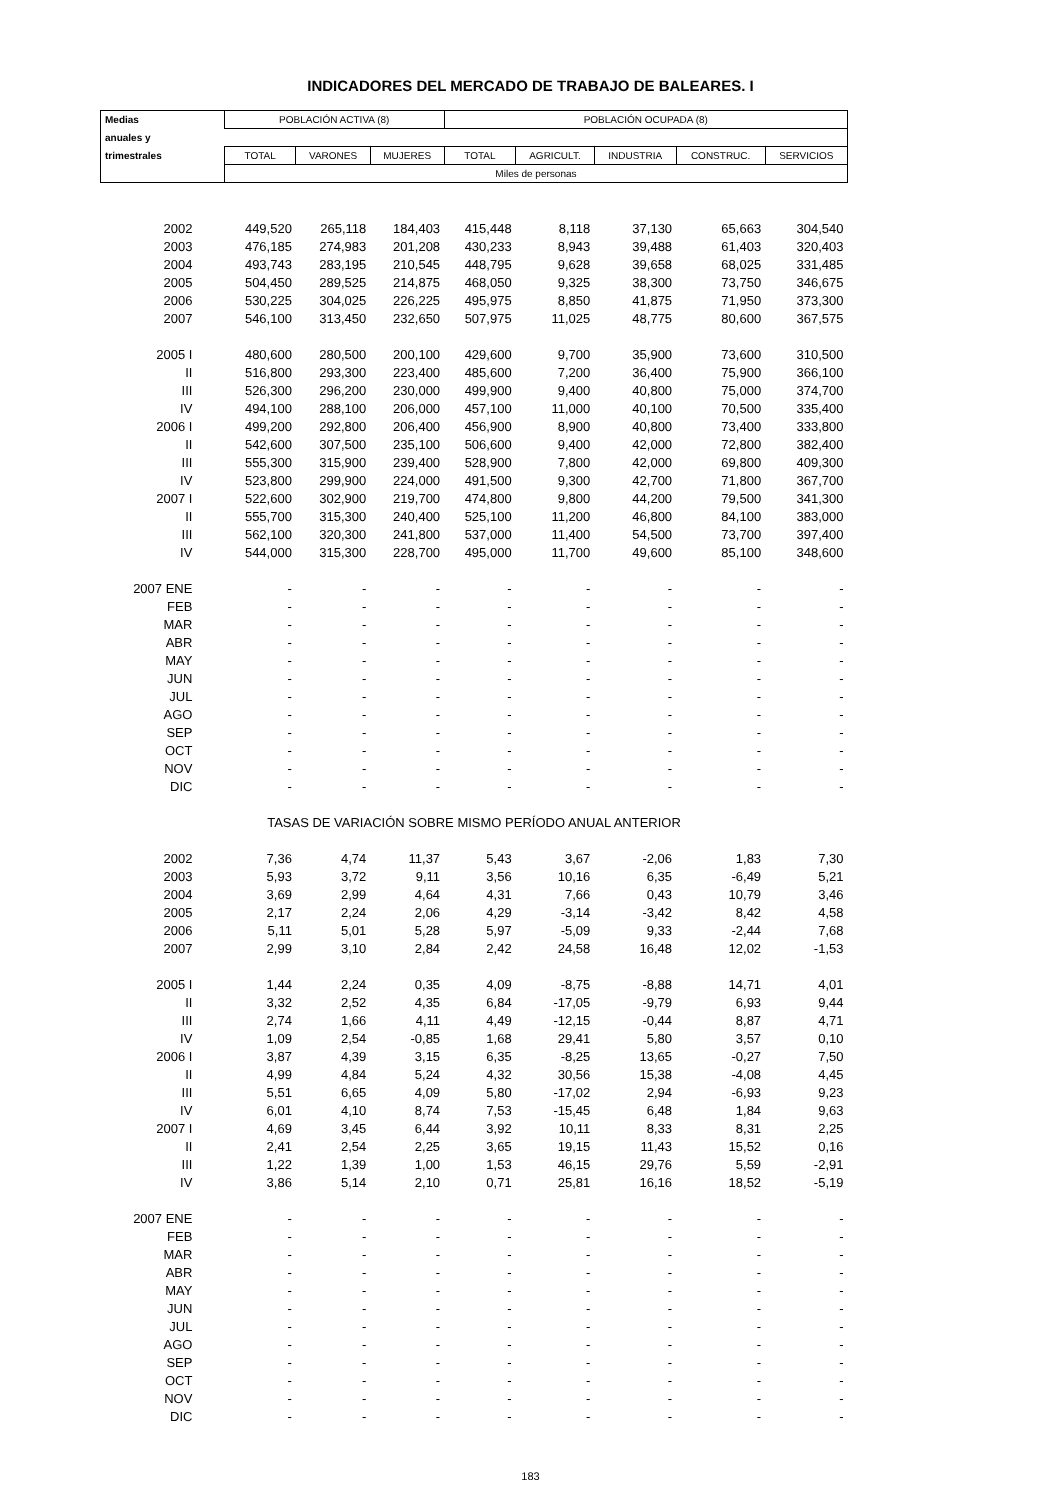INDICADORES DEL MERCADO DE TRABAJO DE BALEARES. I
| Medias | POBLACIÓN ACTIVA (8) | | | POBLACIÓN OCUPADA (8) | | | | |
| --- | --- | --- | --- | --- | --- | --- | --- | --- |
| anuales y | | | | | | | | |
| trimestrales | TOTAL | VARONES | MUJERES | TOTAL | AGRICULT. | INDUSTRIA | CONSTRUC. | SERVICIOS |
| | Miles de personas | | | | | | | |
| 2002 | 449,520 | 265,118 | 184,403 | 415,448 | 8,118 | 37,130 | 65,663 | 304,540 |
| 2003 | 476,185 | 274,983 | 201,208 | 430,233 | 8,943 | 39,488 | 61,403 | 320,403 |
| 2004 | 493,743 | 283,195 | 210,545 | 448,795 | 9,628 | 39,658 | 68,025 | 331,485 |
| 2005 | 504,450 | 289,525 | 214,875 | 468,050 | 9,325 | 38,300 | 73,750 | 346,675 |
| 2006 | 530,225 | 304,025 | 226,225 | 495,975 | 8,850 | 41,875 | 71,950 | 373,300 |
| 2007 | 546,100 | 313,450 | 232,650 | 507,975 | 11,025 | 48,775 | 80,600 | 367,575 |
| 2005 I | 480,600 | 280,500 | 200,100 | 429,600 | 9,700 | 35,900 | 73,600 | 310,500 |
| II | 516,800 | 293,300 | 223,400 | 485,600 | 7,200 | 36,400 | 75,900 | 366,100 |
| III | 526,300 | 296,200 | 230,000 | 499,900 | 9,400 | 40,800 | 75,000 | 374,700 |
| IV | 494,100 | 288,100 | 206,000 | 457,100 | 11,000 | 40,100 | 70,500 | 335,400 |
| 2006 I | 499,200 | 292,800 | 206,400 | 456,900 | 8,900 | 40,800 | 73,400 | 333,800 |
| II | 542,600 | 307,500 | 235,100 | 506,600 | 9,400 | 42,000 | 72,800 | 382,400 |
| III | 555,300 | 315,900 | 239,400 | 528,900 | 7,800 | 42,000 | 69,800 | 409,300 |
| IV | 523,800 | 299,900 | 224,000 | 491,500 | 9,300 | 42,700 | 71,800 | 367,700 |
| 2007 I | 522,600 | 302,900 | 219,700 | 474,800 | 9,800 | 44,200 | 79,500 | 341,300 |
| II | 555,700 | 315,300 | 240,400 | 525,100 | 11,200 | 46,800 | 84,100 | 383,000 |
| III | 562,100 | 320,300 | 241,800 | 537,000 | 11,400 | 54,500 | 73,700 | 397,400 |
| IV | 544,000 | 315,300 | 228,700 | 495,000 | 11,700 | 49,600 | 85,100 | 348,600 |
| 2007 ENE | - | - | - | - | - | - | - | - |
| FEB | - | - | - | - | - | - | - | - |
| MAR | - | - | - | - | - | - | - | - |
| ABR | - | - | - | - | - | - | - | - |
| MAY | - | - | - | - | - | - | - | - |
| JUN | - | - | - | - | - | - | - | - |
| JUL | - | - | - | - | - | - | - | - |
| AGO | - | - | - | - | - | - | - | - |
| SEP | - | - | - | - | - | - | - | - |
| OCT | - | - | - | - | - | - | - | - |
| NOV | - | - | - | - | - | - | - | - |
| DIC | - | - | - | - | - | - | - | - |
| TASAS DE VARIACIÓN SOBRE MISMO PERÍODO ANUAL ANTERIOR | | | | | | | | |
| 2002 | 7,36 | 4,74 | 11,37 | 5,43 | 3,67 | -2,06 | 1,83 | 7,30 |
| 2003 | 5,93 | 3,72 | 9,11 | 3,56 | 10,16 | 6,35 | -6,49 | 5,21 |
| 2004 | 3,69 | 2,99 | 4,64 | 4,31 | 7,66 | 0,43 | 10,79 | 3,46 |
| 2005 | 2,17 | 2,24 | 2,06 | 4,29 | -3,14 | -3,42 | 8,42 | 4,58 |
| 2006 | 5,11 | 5,01 | 5,28 | 5,97 | -5,09 | 9,33 | -2,44 | 7,68 |
| 2007 | 2,99 | 3,10 | 2,84 | 2,42 | 24,58 | 16,48 | 12,02 | -1,53 |
| 2005 I | 1,44 | 2,24 | 0,35 | 4,09 | -8,75 | -8,88 | 14,71 | 4,01 |
| II | 3,32 | 2,52 | 4,35 | 6,84 | -17,05 | -9,79 | 6,93 | 9,44 |
| III | 2,74 | 1,66 | 4,11 | 4,49 | -12,15 | -0,44 | 8,87 | 4,71 |
| IV | 1,09 | 2,54 | -0,85 | 1,68 | 29,41 | 5,80 | 3,57 | 0,10 |
| 2006 I | 3,87 | 4,39 | 3,15 | 6,35 | -8,25 | 13,65 | -0,27 | 7,50 |
| II | 4,99 | 4,84 | 5,24 | 4,32 | 30,56 | 15,38 | -4,08 | 4,45 |
| III | 5,51 | 6,65 | 4,09 | 5,80 | -17,02 | 2,94 | -6,93 | 9,23 |
| IV | 6,01 | 4,10 | 8,74 | 7,53 | -15,45 | 6,48 | 1,84 | 9,63 |
| 2007 I | 4,69 | 3,45 | 6,44 | 3,92 | 10,11 | 8,33 | 8,31 | 2,25 |
| II | 2,41 | 2,54 | 2,25 | 3,65 | 19,15 | 11,43 | 15,52 | 0,16 |
| III | 1,22 | 1,39 | 1,00 | 1,53 | 46,15 | 29,76 | 5,59 | -2,91 |
| IV | 3,86 | 5,14 | 2,10 | 0,71 | 25,81 | 16,16 | 18,52 | -5,19 |
| 2007 ENE | - | - | - | - | - | - | - | - |
| FEB | - | - | - | - | - | - | - | - |
| MAR | - | - | - | - | - | - | - | - |
| ABR | - | - | - | - | - | - | - | - |
| MAY | - | - | - | - | - | - | - | - |
| JUN | - | - | - | - | - | - | - | - |
| JUL | - | - | - | - | - | - | - | - |
| AGO | - | - | - | - | - | - | - | - |
| SEP | - | - | - | - | - | - | - | - |
| OCT | - | - | - | - | - | - | - | - |
| NOV | - | - | - | - | - | - | - | - |
| DIC | - | - | - | - | - | - | - | - |
183